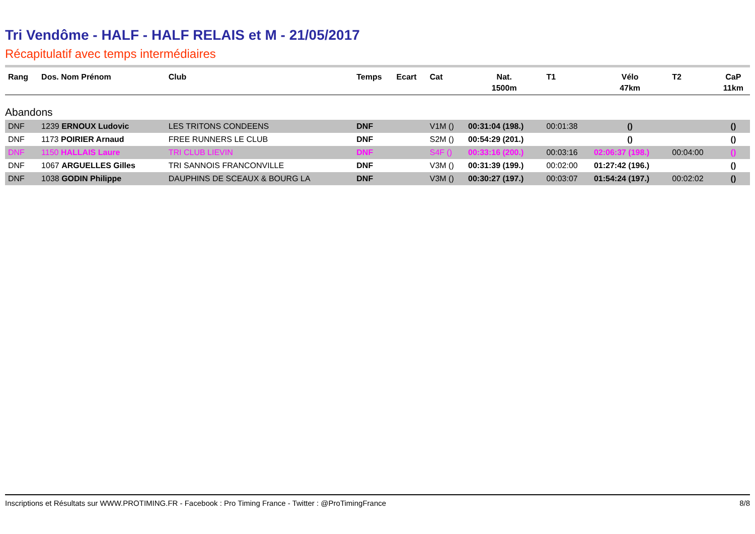Tri Vendôme - HALF - HALF RELAIS et M - 21/05/2017
Récapitulatif avec temps intermédiaires
| Rang | Dos. Nom Prénom | Club | Temps | Ecart | Cat | Nat. 1500m | T1 | Vélo 47km | T2 | CaP 11km |
| --- | --- | --- | --- | --- | --- | --- | --- | --- | --- | --- |
| Abandons | | | | | | | | | | |
| DNF | 1239 ERNOUX Ludovic | LES TRITONS CONDEENS | DNF | | V1M () | 00:31:04 (198.) | 00:01:38 | () | | () |
| DNF | 1173 POIRIER Arnaud | FREE RUNNERS LE CLUB | DNF | | S2M () | 00:54:29 (201.) | | () | | () |
| DNF | 1150 HALLAIS Laure | TRI CLUB LIEVIN | DNF | | S4F () | 00:33:16 (200.) | 00:03:16 | 02:06:37 (198.) | 00:04:00 | () |
| DNF | 1067 ARGUELLES Gilles | TRI SANNOIS FRANCONVILLE | DNF | | V3M () | 00:31:39 (199.) | 00:02:00 | 01:27:42 (196.) | | () |
| DNF | 1038 GODIN Philippe | DAUPHINS DE SCEAUX & BOURG LA | DNF | | V3M () | 00:30:27 (197.) | 00:03:07 | 01:54:24 (197.) | 00:02:02 | () |
Inscriptions et Résultats sur WWW.PROTIMING.FR - Facebook : Pro Timing France - Twitter : @ProTimingFrance 8/8